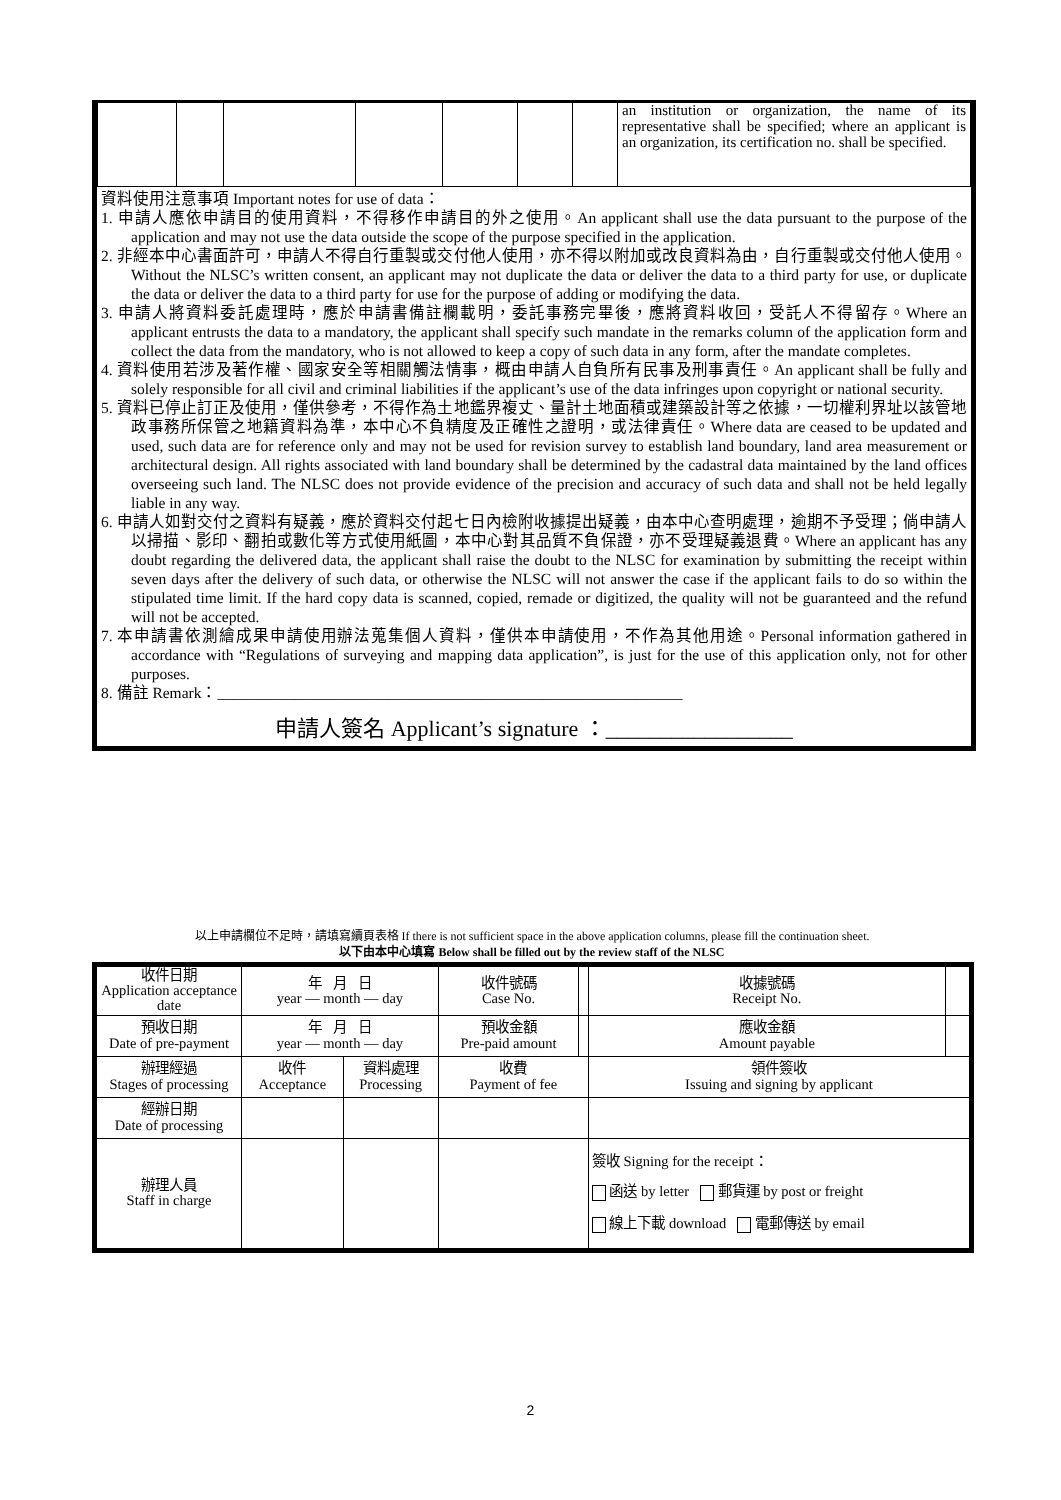| | | | | | | | an institution or organization, the name of its representative shall be specified; where an applicant is an organization, its certification no. shall be specified. |
資料使用注意事項 Important notes for use of data：
1. 申請人應依申請目的使用資料，不得移作申請目的外之使用。An applicant shall use the data pursuant to the purpose of the application and may not use the data outside the scope of the purpose specified in the application.
2. 非經本中心書面許可，申請人不得自行重製或交付他人使用，亦不得以附加或改良資料為由，自行重製或交付他人使用。Without the NLSC’s written consent, an applicant may not duplicate the data or deliver the data to a third party for use, or duplicate the data or deliver the data to a third party for use for the purpose of adding or modifying the data.
3. 申請人將資料委託處理時，應於申請書備註欄載明，委託事務完畢後，應將資料收回，受託人不得留存。Where an applicant entrusts the data to a mandatory, the applicant shall specify such mandate in the remarks column of the application form and collect the data from the mandatory, who is not allowed to keep a copy of such data in any form, after the mandate completes.
4. 資料使用若涉及著作權、國家安全等相關觸法情事，概由申請人自負所有民事及刑事責任。An applicant shall be fully and solely responsible for all civil and criminal liabilities if the applicant’s use of the data infringes upon copyright or national security.
5. 資料已停止訂正及使用，僅供參考，不得作為土地鑑界複丈、量計土地面積或建築設計等之依據，一切權利界址以該管地政事務所保管之地籍資料為準，本中心不負精度及正確性之證明，或法律責任。Where data are ceased to be updated and used, such data are for reference only and may not be used for revision survey to establish land boundary, land area measurement or architectural design. All rights associated with land boundary shall be determined by the cadastral data maintained by the land offices overseeing such land. The NLSC does not provide evidence of the precision and accuracy of such data and shall not be held legally liable in any way.
6. 申請人如對交付之資料有疑義，應於資料交付起七日內檢附收據提出疑義，由本中心查明處理，逾期不予受理；倘申請人以掃描、影印、翻拍或數化等方式使用紙圖，本中心對其品質不負保證，亦不受理疑義退費。Where an applicant has any doubt regarding the delivered data, the applicant shall raise the doubt to the NLSC for examination by submitting the receipt within seven days after the delivery of such data, or otherwise the NLSC will not answer the case if the applicant fails to do so within the stipulated time limit. If the hard copy data is scanned, copied, remade or digitized, the quality will not be guaranteed and the refund will not be accepted.
7. 本申請書依測繪成果申請使用辦法蒐集個人資料，僅供本申請使用，不作為其他用途。Personal information gathered in accordance with “Regulations of surveying and mapping data application”, is just for the use of this application only, not for other purposes.
8. 備註 Remark：____________________________________________________________
申請人簽名 Applicant’s signature ：_________________
以上申請欄位不足時，請填寫續頁表格 If there is not sufficient space in the above application columns, please fill the continuation sheet.
以下由本中心填寫 Below shall be filled out by the review staff of the NLSC
| 收件日期 Application acceptance date | 年 月 日 year — month — day | | 收件號碼 Case No. | | 收據號碼 Receipt No. | |
| 預收日期 Date of pre-payment | 年 月 日 year — month — day | | 預收金額 Pre-paid amount | | 應收金額 Amount payable | |
| 辦理經過 Stages of processing | 收件 Acceptance | 資料處理 Processing | 收費 Payment of fee | | 領件簽收 Issuing and signing by applicant | |
| 經辦日期 Date of processing | | | | | | |
| 辦理人員 Staff in charge | | | | | 簽收 Signing for the receipt： 函送 by letter 郵貨運 by post or freight 線上下載 download 電郵傳送 by email | |
2